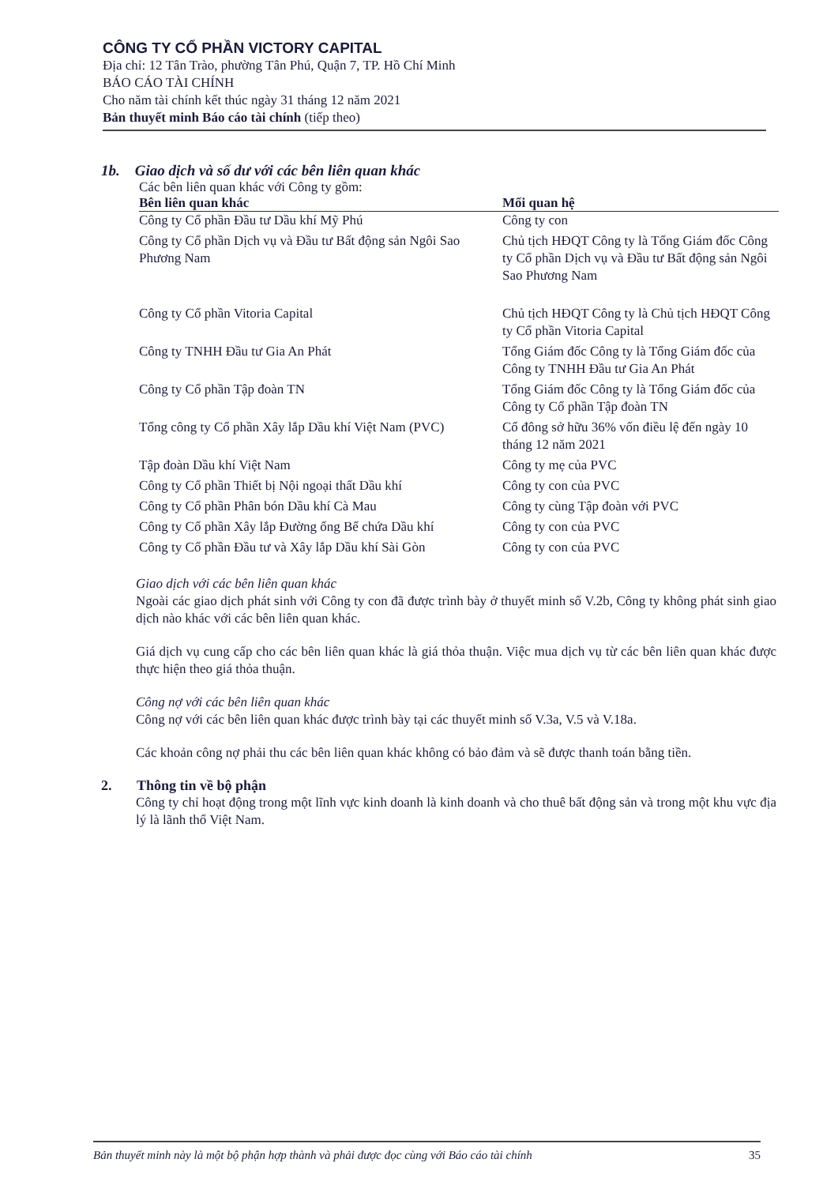CÔNG TY CỔ PHẦN VICTORY CAPITAL
Địa chỉ: 12 Tân Trào, phường Tân Phú, Quận 7, TP. Hồ Chí Minh
BÁO CÁO TÀI CHÍNH
Cho năm tài chính kết thúc ngày 31 tháng 12 năm 2021
Bản thuyết minh Báo cáo tài chính (tiếp theo)
1b. Giao dịch và số dư với các bên liên quan khác
Các bên liên quan khác với Công ty gồm:
| Bên liên quan khác | Mối quan hệ |
| --- | --- |
| Công ty Cổ phần Đầu tư Dầu khí Mỹ Phú | Công ty con |
| Công ty Cổ phần Dịch vụ và Đầu tư Bất động sản Ngôi Sao Phương Nam | Chủ tịch HĐQT Công ty là Tổng Giám đốc Công ty Cổ phần Dịch vụ và Đầu tư Bất động sản Ngôi Sao Phương Nam |
| Công ty Cổ phần Vitoria Capital | Chủ tịch HĐQT Công ty là Chủ tịch HĐQT Công ty Cổ phần Vitoria Capital |
| Công ty TNHH Đầu tư Gia An Phát | Tổng Giám đốc Công ty là Tổng Giám đốc của Công ty TNHH Đầu tư Gia An Phát |
| Công ty Cổ phần Tập đoàn TN | Tổng Giám đốc Công ty là Tổng Giám đốc của Công ty Cổ phần Tập đoàn TN |
| Tổng công ty Cổ phần Xây lắp Dầu khí Việt Nam (PVC) | Cổ đông sở hữu 36% vốn điều lệ đến ngày 10 tháng 12 năm 2021 |
| Tập đoàn Dầu khí Việt Nam | Công ty mẹ của PVC |
| Công ty Cổ phần Thiết bị Nội ngoại thất Dầu khí | Công ty con của PVC |
| Công ty Cổ phần Phân bón Dầu khí Cà Mau | Công ty cùng Tập đoàn với PVC |
| Công ty Cổ phần Xây lắp Đường ống Bể chứa Dầu khí | Công ty con của PVC |
| Công ty Cổ phần Đầu tư và Xây lắp Dầu khí Sài Gòn | Công ty con của PVC |
Giao dịch với các bên liên quan khác
Ngoài các giao dịch phát sinh với Công ty con đã được trình bày ở thuyết minh số V.2b, Công ty không phát sinh giao dịch nào khác với các bên liên quan khác.
Giá dịch vụ cung cấp cho các bên liên quan khác là giá thỏa thuận. Việc mua dịch vụ từ các bên liên quan khác được thực hiện theo giá thỏa thuận.
Công nợ với các bên liên quan khác
Công nợ với các bên liên quan khác được trình bày tại các thuyết minh số V.3a, V.5 và V.18a.
Các khoản công nợ phải thu các bên liên quan khác không có bảo đảm và sẽ được thanh toán bằng tiền.
2. Thông tin về bộ phận
Công ty chỉ hoạt động trong một lĩnh vực kinh doanh là kinh doanh và cho thuê bất động sản và trong một khu vực địa lý là lãnh thổ Việt Nam.
Bản thuyết minh này là một bộ phận hợp thành và phải được đọc cùng với Báo cáo tài chính 35